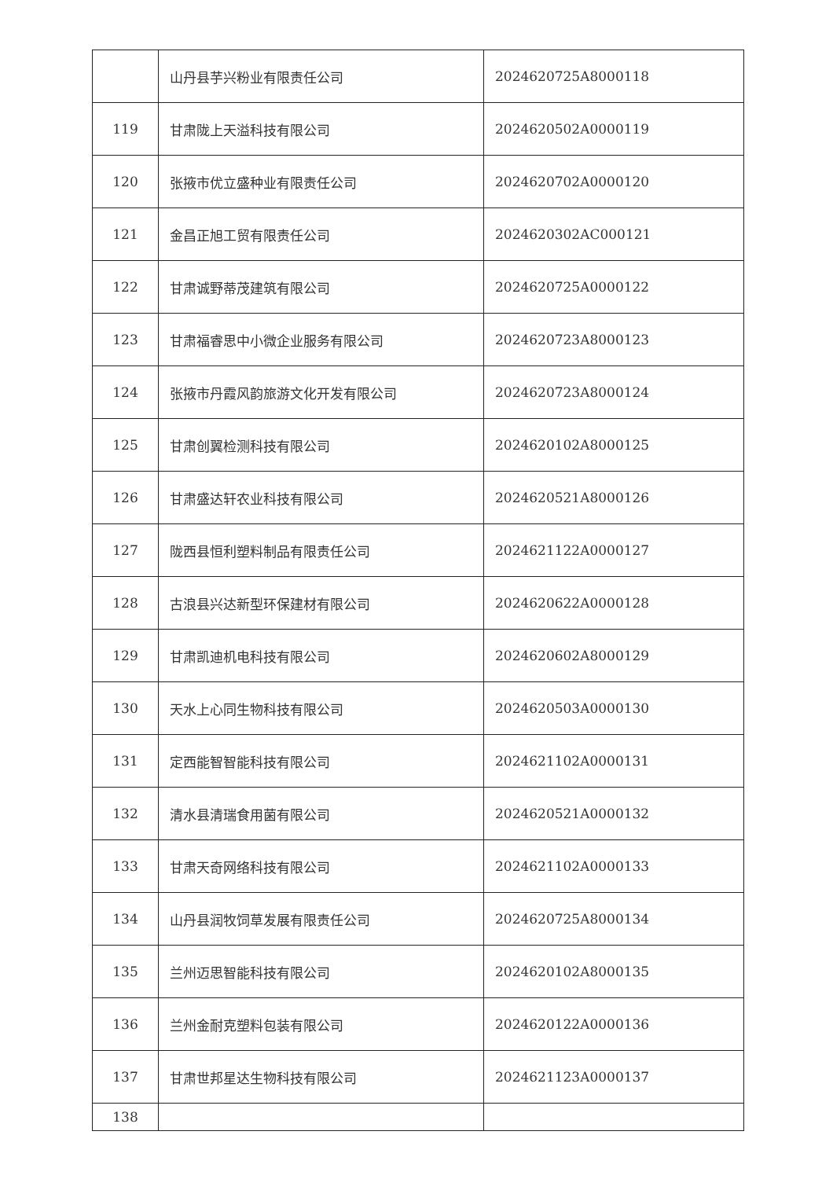| | 山丹县芋兴粉业有限责任公司 | 2024620725A8000118 |
| 119 | 甘肃陇上天溢科技有限公司 | 2024620502A0000119 |
| 120 | 张掖市优立盛种业有限责任公司 | 2024620702A0000120 |
| 121 | 金昌正旭工贸有限责任公司 | 2024620302AC000121 |
| 122 | 甘肃诚野蒂茂建筑有限公司 | 2024620725A0000122 |
| 123 | 甘肃福睿思中小微企业服务有限公司 | 2024620723A8000123 |
| 124 | 张掖市丹霞风韵旅游文化开发有限公司 | 2024620723A8000124 |
| 125 | 甘肃创翼检测科技有限公司 | 2024620102A8000125 |
| 126 | 甘肃盛达轩农业科技有限公司 | 2024620521A8000126 |
| 127 | 陇西县恒利塑料制品有限责任公司 | 2024621122A0000127 |
| 128 | 古浪县兴达新型环保建材有限公司 | 2024620622A0000128 |
| 129 | 甘肃凯迪机电科技有限公司 | 2024620602A8000129 |
| 130 | 天水上心同生物科技有限公司 | 2024620503A0000130 |
| 131 | 定西能智智能科技有限公司 | 2024621102A0000131 |
| 132 | 清水县清瑞食用菌有限公司 | 2024620521A0000132 |
| 133 | 甘肃天奇网络科技有限公司 | 2024621102A0000133 |
| 134 | 山丹县润牧饲草发展有限责任公司 | 2024620725A8000134 |
| 135 | 兰州迈思智能科技有限公司 | 2024620102A8000135 |
| 136 | 兰州金耐克塑料包装有限公司 | 2024620122A0000136 |
| 137 | 甘肃世邦星达生物科技有限公司 | 2024621123A0000137 |
| 138 | | |